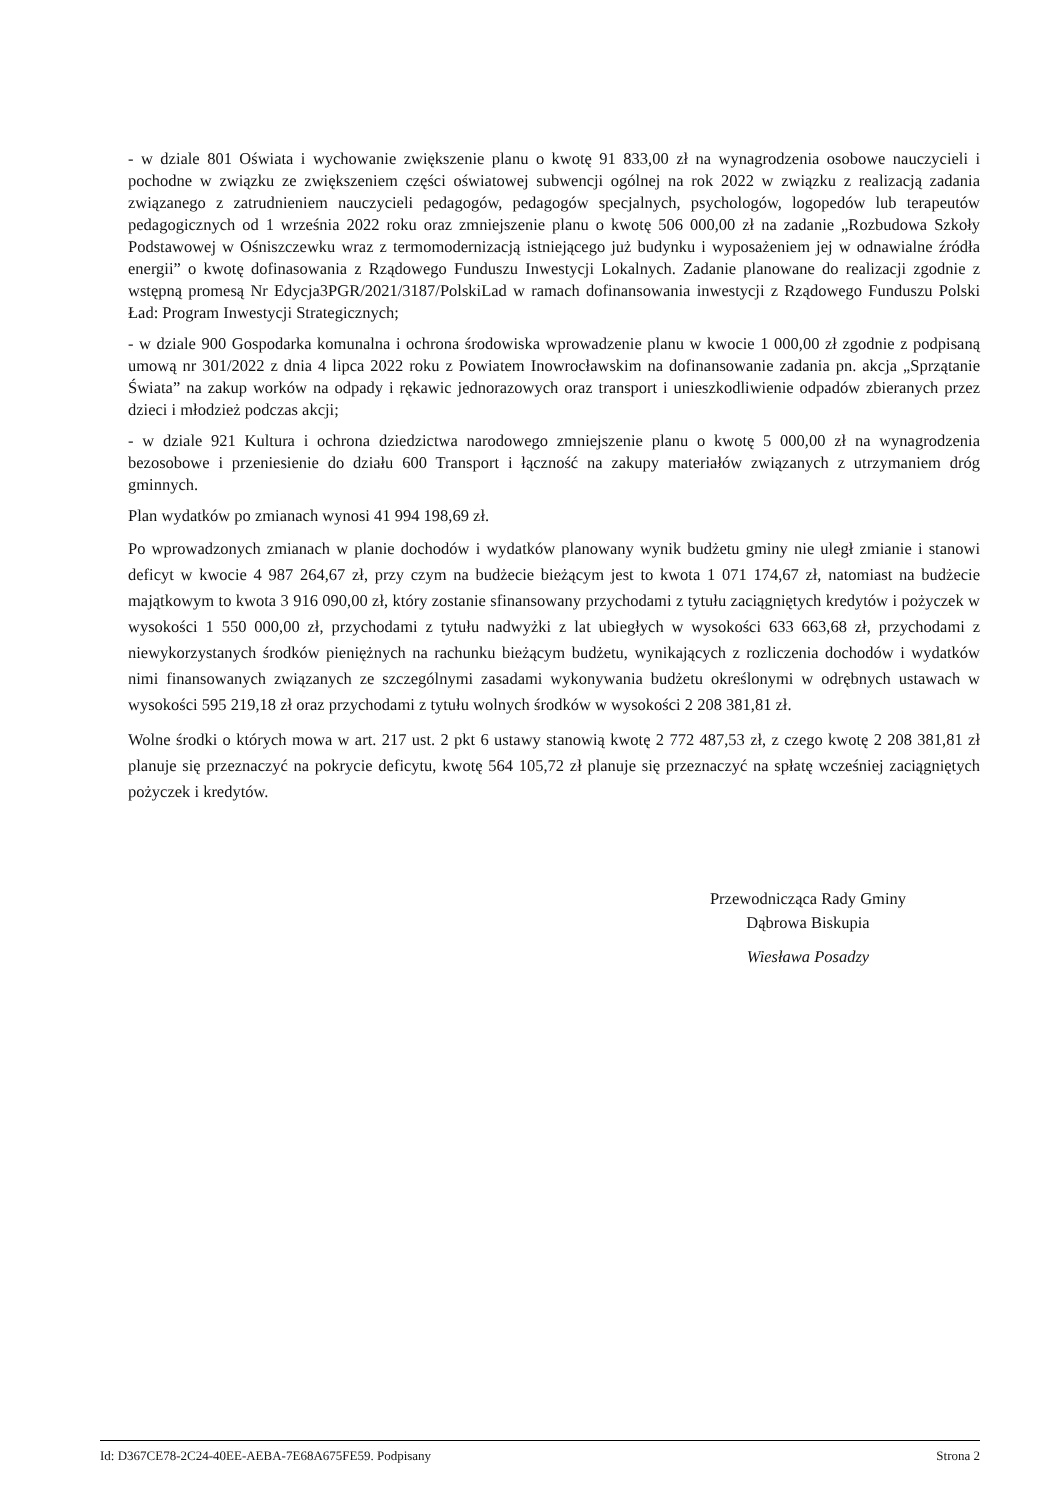- w dziale 801 Oświata i wychowanie zwiększenie planu o kwotę 91 833,00 zł na wynagrodzenia osobowe nauczycieli i pochodne w związku ze zwiększeniem części oświatowej subwencji ogólnej na rok 2022 w związku z realizacją zadania związanego z zatrudnieniem nauczycieli pedagogów, pedagogów specjalnych, psychologów, logopedów lub terapeutów pedagogicznych od 1 września 2022 roku oraz zmniejszenie planu o kwotę 506 000,00 zł na zadanie „Rozbudowa Szkoły Podstawowej w Ośniszczewku wraz z termomodernizacją istniejącego już budynku i wyposażeniem jej w odnawialne źródła energii” o kwotę dofinasowania z Rządowego Funduszu Inwestycji Lokalnych. Zadanie planowane do realizacji zgodnie z wstępną promesą Nr Edycja3PGR/2021/3187/PolskiLad w ramach dofinansowania inwestycji z Rządowego Funduszu Polski Ład: Program Inwestycji Strategicznych;
- w dziale 900 Gospodarka komunalna i ochrona środowiska wprowadzenie planu w kwocie 1 000,00 zł zgodnie z podpisaną umową nr 301/2022 z dnia 4 lipca 2022 roku z Powiatem Inowrocławskim na dofinansowanie zadania pn. akcja „Sprzątanie Świata” na zakup worków na odpady i rękawic jednorazowych oraz transport i unieszkodliwienie odpadów zbieranych przez dzieci i młodzież podczas akcji;
- w dziale 921 Kultura i ochrona dziedzictwa narodowego zmniejszenie planu o kwotę 5 000,00 zł na wynagrodzenia bezosobowe i przeniesienie do działu 600 Transport i łączność na zakupy materiałów związanych z utrzymaniem dróg gminnych.
Plan wydatków po zmianach wynosi 41 994 198,69 zł.
Po wprowadzonych zmianach w planie dochodów i wydatków planowany wynik budżetu gminy nie uległ zmianie i stanowi deficyt w kwocie 4 987 264,67 zł, przy czym na budżecie bieżącym jest to kwota 1 071 174,67 zł, natomiast na budżecie majątkowym to kwota 3 916 090,00 zł, który zostanie sfinansowany przychodami z tytułu zaciągniętych kredytów i pożyczek w wysokości 1 550 000,00 zł, przychodami z tytułu nadwyżki z lat ubiegłych w wysokości 633 663,68 zł, przychodami z niewykorzystanych środków pieniężnych na rachunku bieżącym budżetu, wynikających z rozliczenia dochodów i wydatków nimi finansowanych związanych ze szczególnymi zasadami wykonywania budżetu określonymi w odrębnych ustawach w wysokości 595 219,18 zł oraz przychodami z tytułu wolnych środków w wysokości 2 208 381,81 zł.
Wolne środki o których mowa w art. 217 ust. 2 pkt 6 ustawy stanowią kwotę 2 772 487,53 zł, z czego kwotę 2 208 381,81 zł planuje się przeznaczyć na pokrycie deficytu, kwotę 564 105,72 zł planuje się przeznaczyć na spłatę wcześniej zaciągniętych pożyczek i kredytów.
Przewodnicząca Rady Gminy
Dąbrowa Biskupia
Wiesława Posadzy
Id: D367CE78-2C24-40EE-AEBA-7E68A675FE59. Podpisany Strona 2